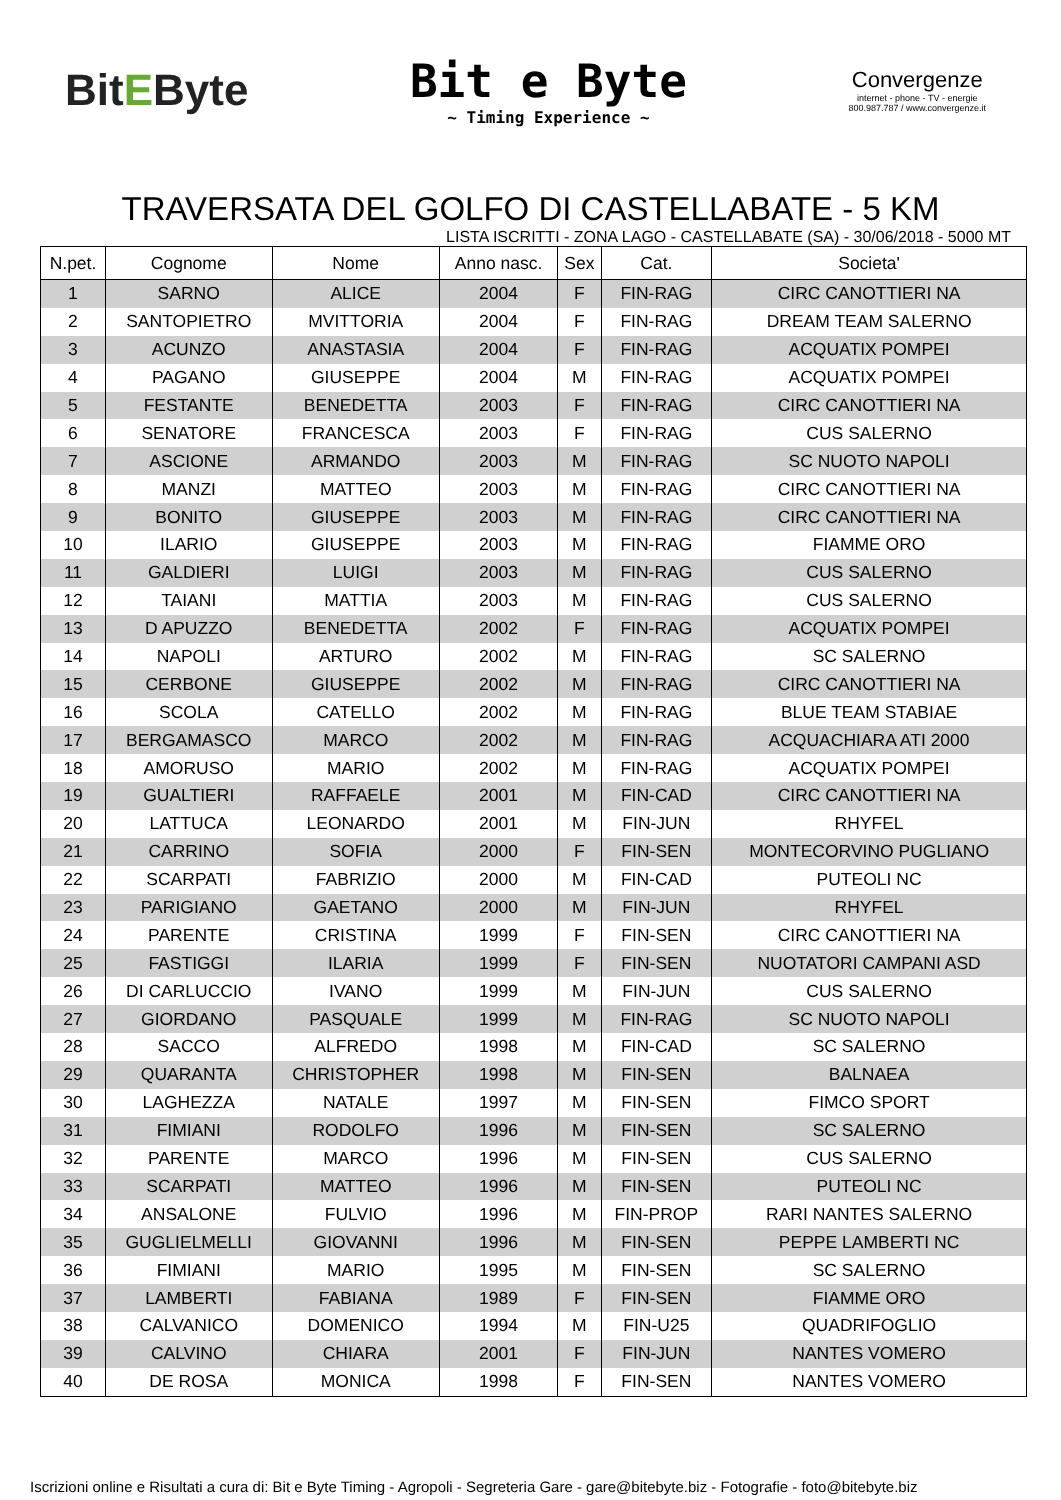BitEByte
Bit e Byte
~ Timing Experience ~
Convergenze
internet - phone - TV - energie
800.987.787 / www.convergenze.it
TRAVERSATA DEL GOLFO DI CASTELLABATE - 5 KM
LISTA ISCRITTI - ZONA LAGO - CASTELLABATE (SA) - 30/06/2018 - 5000 MT
| N.pet. | Cognome | Nome | Anno nasc. | Sex | Cat. | Societa' |
| --- | --- | --- | --- | --- | --- | --- |
| 1 | SARNO | ALICE | 2004 | F | FIN-RAG | CIRC CANOTTIERI NA |
| 2 | SANTOPIETRO | MVITTORIA | 2004 | F | FIN-RAG | DREAM TEAM SALERNO |
| 3 | ACUNZO | ANASTASIA | 2004 | F | FIN-RAG | ACQUATIX POMPEI |
| 4 | PAGANO | GIUSEPPE | 2004 | M | FIN-RAG | ACQUATIX POMPEI |
| 5 | FESTANTE | BENEDETTA | 2003 | F | FIN-RAG | CIRC CANOTTIERI NA |
| 6 | SENATORE | FRANCESCA | 2003 | F | FIN-RAG | CUS SALERNO |
| 7 | ASCIONE | ARMANDO | 2003 | M | FIN-RAG | SC NUOTO NAPOLI |
| 8 | MANZI | MATTEO | 2003 | M | FIN-RAG | CIRC CANOTTIERI NA |
| 9 | BONITO | GIUSEPPE | 2003 | M | FIN-RAG | CIRC CANOTTIERI NA |
| 10 | ILARIO | GIUSEPPE | 2003 | M | FIN-RAG | FIAMME ORO |
| 11 | GALDIERI | LUIGI | 2003 | M | FIN-RAG | CUS SALERNO |
| 12 | TAIANI | MATTIA | 2003 | M | FIN-RAG | CUS SALERNO |
| 13 | D APUZZO | BENEDETTA | 2002 | F | FIN-RAG | ACQUATIX POMPEI |
| 14 | NAPOLI | ARTURO | 2002 | M | FIN-RAG | SC SALERNO |
| 15 | CERBONE | GIUSEPPE | 2002 | M | FIN-RAG | CIRC CANOTTIERI NA |
| 16 | SCOLA | CATELLO | 2002 | M | FIN-RAG | BLUE TEAM STABIAE |
| 17 | BERGAMASCO | MARCO | 2002 | M | FIN-RAG | ACQUACHIARA ATI 2000 |
| 18 | AMORUSO | MARIO | 2002 | M | FIN-RAG | ACQUATIX POMPEI |
| 19 | GUALTIERI | RAFFAELE | 2001 | M | FIN-CAD | CIRC CANOTTIERI NA |
| 20 | LATTUCA | LEONARDO | 2001 | M | FIN-JUN | RHYFEL |
| 21 | CARRINO | SOFIA | 2000 | F | FIN-SEN | MONTECORVINO PUGLIANO |
| 22 | SCARPATI | FABRIZIO | 2000 | M | FIN-CAD | PUTEOLI NC |
| 23 | PARIGIANO | GAETANO | 2000 | M | FIN-JUN | RHYFEL |
| 24 | PARENTE | CRISTINA | 1999 | F | FIN-SEN | CIRC CANOTTIERI NA |
| 25 | FASTIGGI | ILARIA | 1999 | F | FIN-SEN | NUOTATORI CAMPANI ASD |
| 26 | DI CARLUCCIO | IVANO | 1999 | M | FIN-JUN | CUS SALERNO |
| 27 | GIORDANO | PASQUALE | 1999 | M | FIN-RAG | SC NUOTO NAPOLI |
| 28 | SACCO | ALFREDO | 1998 | M | FIN-CAD | SC SALERNO |
| 29 | QUARANTA | CHRISTOPHER | 1998 | M | FIN-SEN | BALNAEA |
| 30 | LAGHEZZA | NATALE | 1997 | M | FIN-SEN | FIMCO SPORT |
| 31 | FIMIANI | RODOLFO | 1996 | M | FIN-SEN | SC SALERNO |
| 32 | PARENTE | MARCO | 1996 | M | FIN-SEN | CUS SALERNO |
| 33 | SCARPATI | MATTEO | 1996 | M | FIN-SEN | PUTEOLI NC |
| 34 | ANSALONE | FULVIO | 1996 | M | FIN-PROP | RARI NANTES SALERNO |
| 35 | GUGLIELMELLI | GIOVANNI | 1996 | M | FIN-SEN | PEPPE LAMBERTI NC |
| 36 | FIMIANI | MARIO | 1995 | M | FIN-SEN | SC SALERNO |
| 37 | LAMBERTI | FABIANA | 1989 | F | FIN-SEN | FIAMME ORO |
| 38 | CALVANICO | DOMENICO | 1994 | M | FIN-U25 | QUADRIFOGLIO |
| 39 | CALVINO | CHIARA | 2001 | F | FIN-JUN | NANTES VOMERO |
| 40 | DE ROSA | MONICA | 1998 | F | FIN-SEN | NANTES VOMERO |
Iscrizioni online e Risultati a cura di: Bit e Byte Timing - Agropoli - Segreteria Gare - gare@bitebyte.biz - Fotografie - foto@bitebyte.biz